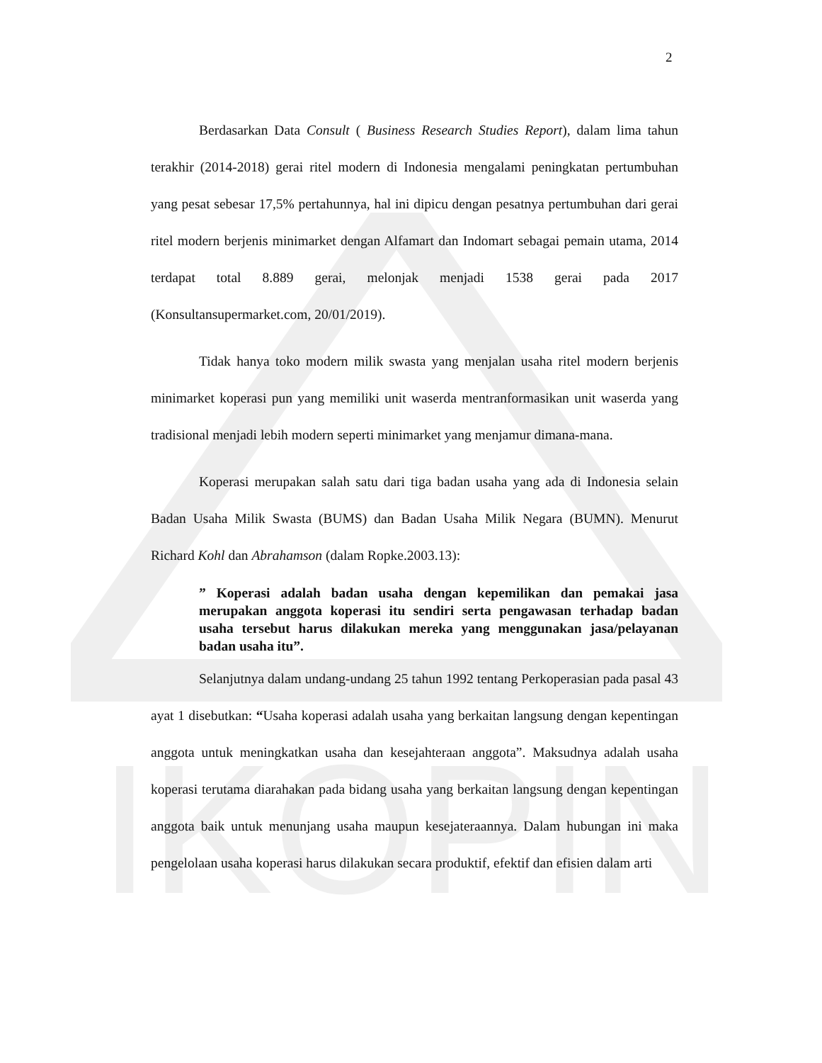IKOPIN
2
Berdasarkan Data Consult ( Business Research Studies Report), dalam lima tahun terakhir (2014-2018) gerai ritel modern di Indonesia mengalami peningkatan pertumbuhan yang pesat sebesar 17,5% pertahunnya, hal ini dipicu dengan pesatnya pertumbuhan dari gerai ritel modern berjenis minimarket dengan Alfamart dan Indomart sebagai pemain utama, 2014 terdapat total 8.889 gerai, melonjak menjadi 1538 gerai pada 2017 (Konsultansupermarket.com, 20/01/2019).
Tidak hanya toko modern milik swasta yang menjalan usaha ritel modern berjenis minimarket koperasi pun yang memiliki unit waserda mentranformasikan unit waserda yang tradisional menjadi lebih modern seperti minimarket yang menjamur dimana-mana.
Koperasi merupakan salah satu dari tiga badan usaha yang ada di Indonesia selain Badan Usaha Milik Swasta (BUMS) dan Badan Usaha Milik Negara (BUMN). Menurut Richard Kohl dan Abrahamson (dalam Ropke.2003.13):
” Koperasi adalah badan usaha dengan kepemilikan dan pemakai jasa merupakan anggota koperasi itu sendiri serta pengawasan terhadap badan usaha tersebut harus dilakukan mereka yang menggunakan jasa/pelayanan badan usaha itu”.
Selanjutnya dalam undang-undang 25 tahun 1992 tentang Perkoperasian pada pasal 43 ayat 1 disebutkan: “Usaha koperasi adalah usaha yang berkaitan langsung dengan kepentingan anggota untuk meningkatkan usaha dan kesejahteraan anggota”. Maksudnya adalah usaha koperasi terutama diarahakan pada bidang usaha yang berkaitan langsung dengan kepentingan anggota baik untuk menunjang usaha maupun kesejateraannya. Dalam hubungan ini maka pengelolaan usaha koperasi harus dilakukan secara produktif, efektif dan efisien dalam arti